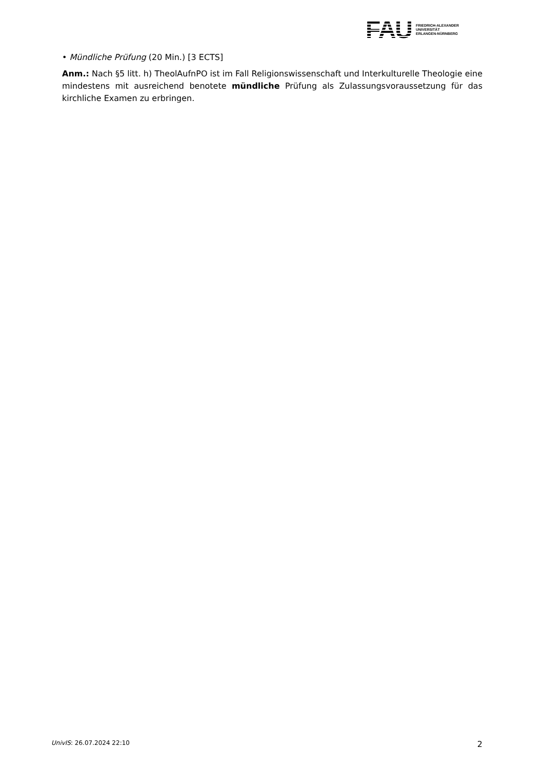FAU
FRIEDRICH-ALEXANDER
UNIVERSITÄT
ERLANGEN-NÜRNBERG
• Mündliche Prüfung (20 Min.) [3 ECTS]
Anm.: Nach §5 litt. h) TheolAufnPO ist im Fall Religionswissenschaft und Interkulturelle Theologie eine mindestens mit ausreichend benotete mündliche Prüfung als Zulassungsvoraussetzung für das kirchliche Examen zu erbringen.
UnivIS: 26.07.2024 22:10 2